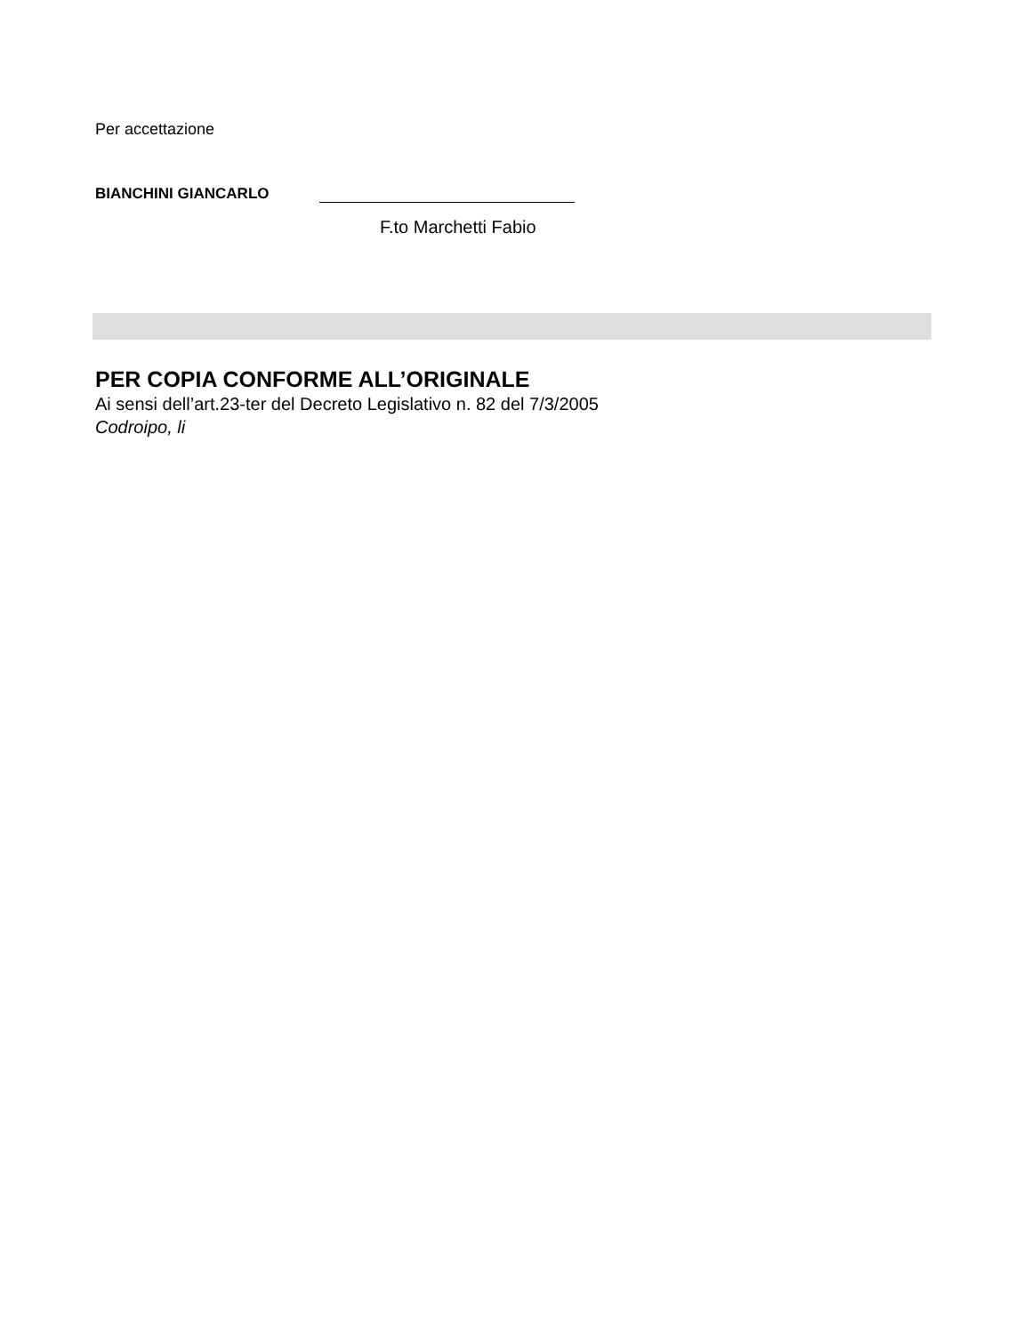Per accettazione
BIANCHINI GIANCARLO
F.to Marchetti Fabio
PER COPIA CONFORME ALL’ORIGINALE
Ai sensi dell’art.23-ter del Decreto Legislativo n. 82 del 7/3/2005
Codroipo, li